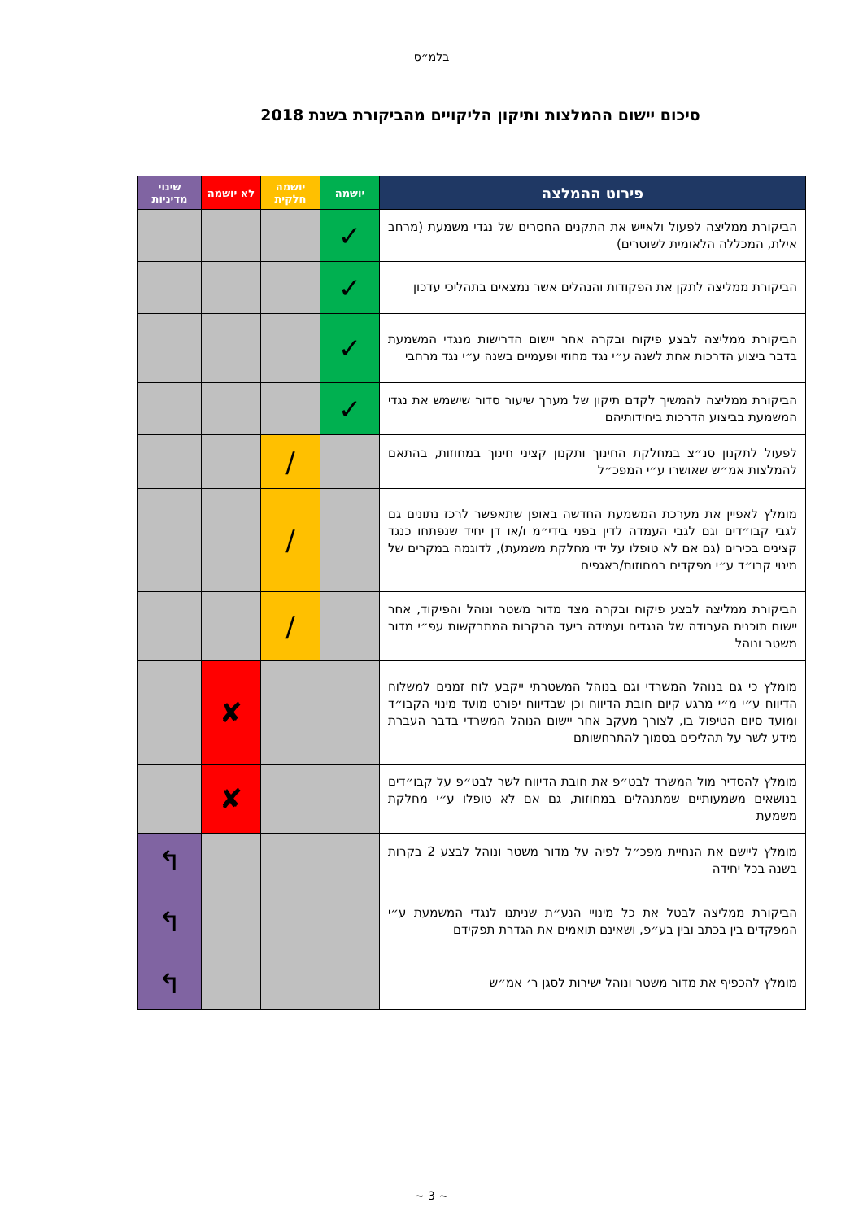בלמ״ס
סיכום יישום ההמלצות ותיקון הליקויים מהביקורת בשנת 2018
| פירוט ההמלצה | יושמה | יושמה חלקית | לא יושמה | שינוי מדיניות |
| --- | --- | --- | --- | --- |
| הביקורת ממליצה לפעול ולאייש את התקנים החסרים של נגדי משמעת (מרחב אילת, המכללה הלאומית לשוטרים) | ✓ | | | |
| הביקורת ממליצה לתקן את הפקודות והנהלים אשר נמצאים בתהליכי עדכון | ✓ | | | |
| הביקורת ממליצה לבצע פיקוח ובקרה אחר יישום הדרישות מנגדי המשמעת בדבר ביצוע הדרכות אחת לשנה ע״י נגד מחוזי ופעמיים בשנה ע״י נגד מרחבי | ✓ | | | |
| הביקורת ממליצה להמשיך לקדם תיקון של מערך שיעור סדור שישמש את נגדי המשמעת בביצוע הדרכות ביחידותיהם | ✓ | | | |
| לפעול לתקנון סנ״צ במחלקת החינוך ותקנון קציני חינוך במחוזות, בהתאם להמלצות אמ״ש שאושרו ע״י המפכ״ל | | / | | |
| מומלץ לאפיין את מערכת המשמעת החדשה באופן שתאפשר לרכז נתונים גם לגבי קבו״דים וגם לגבי העמדה לדין בפני בידי״מ ו/או דן יחיד שנפתחו כנגד קצינים בכירים (גם אם לא טופלו על ידי מחלקת משמעת), לדוגמה במקרים של מינוי קבו״ד ע״י מפקדים במחוזות/באגפים | | / | | |
| הביקורת ממליצה לבצע פיקוח ובקרה מצד מדור משטר ונוהל והפיקוד, אחר יישום תוכנית העבודה של הנגדים ועמידה ביעד הבקרות המתבקשות עפ״י מדור משטר ונוהל | | / | | |
| מומלץ כי גם בנוהל המשרדי וגם בנוהל המשטרתי ייקבע לוח זמנים למשלוח הדיווח ע״י מ״י מרגע קיום חובת הדיווח וכן שבדיווח יפורט מועד מינוי הקבו״ד ומועד סיום הטיפול בו, לצורך מעקב אחר יישום הנוהל המשרדי בדבר העברת מידע לשר על תהליכים בסמוך להתרחשותם | | | ✘ | |
| מומלץ להסדיר מול המשרד לבט״פ את חובת הדיווח לשר לבט״פ על קבו״דים בנושאים משמעותיים שמתנהלים במחוזות, גם אם לא טופלו ע״י מחלקת משמעת | | | ✘ | |
| מומלץ ליישם את הנחיית מפכ״ל לפיה על מדור משטר ונוהל לבצע 2 בקרות בשנה בכל יחידה | | | | ↰ |
| הביקורת ממליצה לבטל את כל מינויי הנע״ת שניתנו לנגדי המשמעת ע״י המפקדים בין בכתב ובין בע״פ, ושאינם תואמים את הגדרת תפקידם | | | | ↰ |
| מומלץ להכפיף את מדור משטר ונוהל ישירות לסגן ר׳ אמ״ש | | | | ↰ |
~ 3 ~